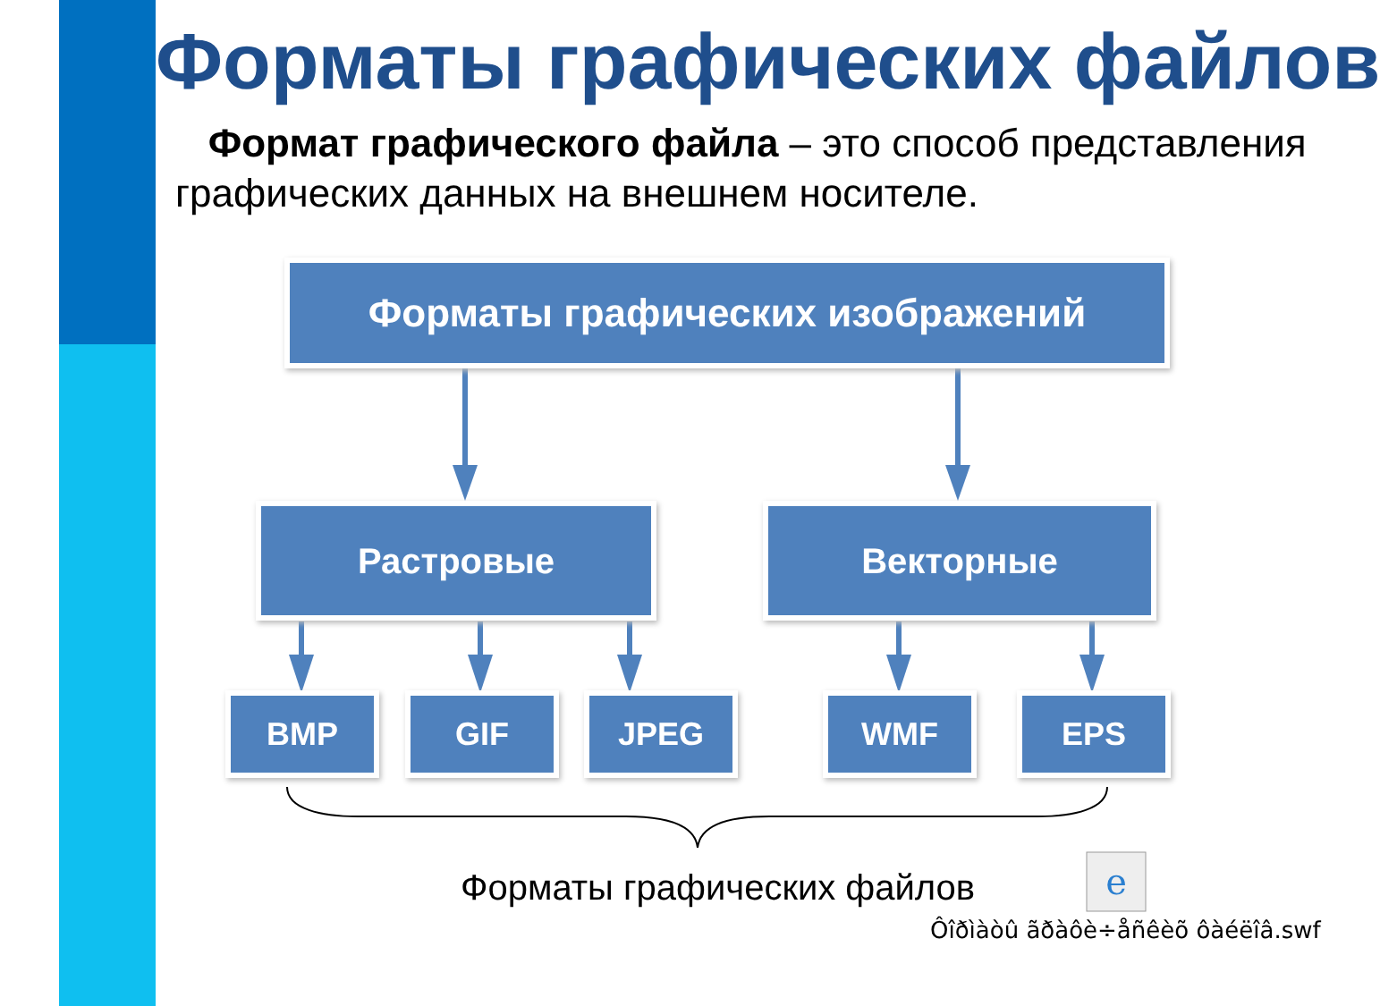Форматы графических файлов
Формат графического файла – это способ представления графических данных на внешнем носителе.
e
Форматы графических изображений
Растровые Векторные
BMP GIF JPEG WMF EPS
Форматы графических файлов
Ôîðìàòû ãðàôè÷åñêèõ ôàéëîâ.swf